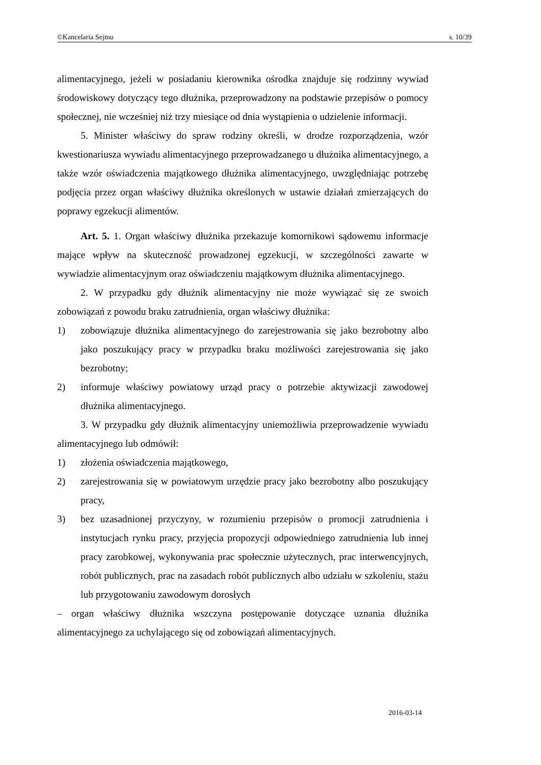©Kancelaria Sejmu s. 10/39
alimentacyjnego, jeżeli w posiadaniu kierownika ośrodka znajduje się rodzinny wywiad środowiskowy dotyczący tego dłużnika, przeprowadzony na podstawie przepisów o pomocy społecznej, nie wcześniej niż trzy miesiące od dnia wystąpienia o udzielenie informacji.
5. Minister właściwy do spraw rodziny określi, w drodze rozporządzenia, wzór kwestionariusza wywiadu alimentacyjnego przeprowadzanego u dłużnika alimentacyjnego, a także wzór oświadczenia majątkowego dłużnika alimentacyjnego, uwzględniając potrzebę podjęcia przez organ właściwy dłużnika określonych w ustawie działań zmierzających do poprawy egzekucji alimentów.
Art. 5. 1. Organ właściwy dłużnika przekazuje komornikowi sądowemu informacje mające wpływ na skuteczność prowadzonej egzekucji, w szczególności zawarte w wywiadzie alimentacyjnym oraz oświadczeniu majątkowym dłużnika alimentacyjnego.
2. W przypadku gdy dłużnik alimentacyjny nie może wywiązać się ze swoich zobowiązań z powodu braku zatrudnienia, organ właściwy dłużnika:
1) zobowiązuje dłużnika alimentacyjnego do zarejestrowania się jako bezrobotny albo jako poszukujący pracy w przypadku braku możliwości zarejestrowania się jako bezrobotny;
2) informuje właściwy powiatowy urząd pracy o potrzebie aktywizacji zawodowej dłużnika alimentacyjnego.
3. W przypadku gdy dłużnik alimentacyjny uniemożliwia przeprowadzenie wywiadu alimentacyjnego lub odmówił:
1) złożenia oświadczenia majątkowego,
2) zarejestrowania się w powiatowym urzędzie pracy jako bezrobotny albo poszukujący pracy,
3) bez uzasadnionej przyczyny, w rozumieniu przepisów o promocji zatrudnienia i instytucjach rynku pracy, przyjęcia propozycji odpowiedniego zatrudnienia lub innej pracy zarobkowej, wykonywania prac społecznie użytecznych, prac interwencyjnych, robót publicznych, prac na zasadach robót publicznych albo udziału w szkoleniu, stażu lub przygotowaniu zawodowym dorosłych
– organ właściwy dłużnika wszczyna postępowanie dotyczące uznania dłużnika alimentacyjnego za uchylającego się od zobowiązań alimentacyjnych.
2016-03-14